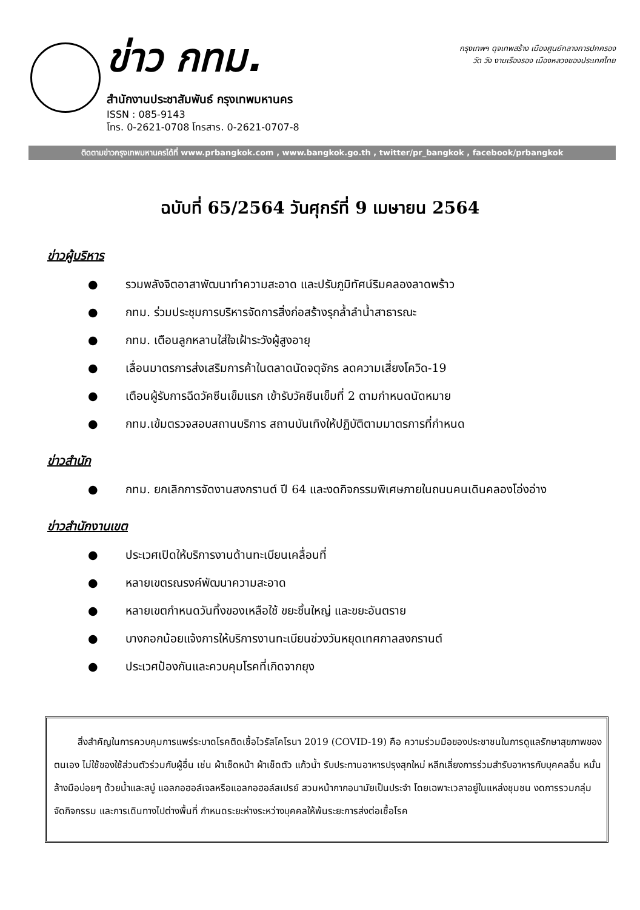ข่าว กทม.
สำนักงานประชาสัมพันธ์ กรุงเทพมหานคร
ISSN : 085-9143
โทร. 0-2621-0708 โทรสาร. 0-2621-0707-8
กรุงเทพฯ ดุจเทพสร้าง เมืองศูนย์กลางการปกครอง
วัด วัง งามเรืองรอง เมืองหลวงของประเทศไทย
ติดตามข่าวกรุงเทพมหานครได้ที่ www.prbangkok.com , www.bangkok.go.th , twitter/pr_bangkok , facebook/prbangkok
ฉบับที่ 65/2564 วันศุกร์ที่ 9 เมษายน 2564
ข่าวผู้บริหาร
● รวมพลังจิตอาสาพัฒนาทำความสะอาด และปรับภูมิทัศน์ริมคลองลาดพร้าว
● กทม. ร่วมประชุมการบริหารจัดการสิ่งก่อสร้างรุกล้ำลำน้ำสาธารณะ
● กทม. เตือนลูกหลานใส่ใจเฝ้าระวังผู้สูงอายุ
● เลื่อนมาตรการส่งเสริมการค้าในตลาดนัดจตุจักร ลดความเสี่ยงโควิด-19
● เตือนผู้รับการฉีดวัคซีนเข็มแรก เข้ารับวัคซีนเข็มที่ 2 ตามกำหนดนัดหมาย
● กทม.เข้มตรวจสอบสถานบริการ สถานบันเทิงให้ปฏิบัติตามมาตรการที่กำหนด
ข่าวสำนัก
● กทม. ยกเลิกการจัดงานสงกรานต์ ปี 64 และงดกิจกรรมพิเศษภายในถนนคนเดินคลองโอ่งอ่าง
ข่าวสำนักงานเขต
● ประเวศเปิดให้บริการงานด้านทะเบียนเคลื่อนที่
● หลายเขตรณรงค์พัฒนาความสะอาด
● หลายเขตกำหนดวันทิ้งของเหลือใช้ ขยะชิ้นใหญ่ และขยะอันตราย
● บางกอกน้อยแจ้งการให้บริการงานทะเบียนช่วงวันหยุดเทศกาลสงกรานต์
● ประเวศป้องกันและควบคุมโรคที่เกิดจากยุง
สิ่งสำคัญในการควบคุมการแพร่ระบาดโรคติดเชื้อไวรัสโคโรนา 2019 (COVID-19) คือ ความร่วมมือของประชาชนในการดูแลรักษาสุขภาพของตนเอง ไม่ใช้ของใช้ส่วนตัวร่วมกับผู้อื่น เช่น ผ้าเช็ดหน้า ผ้าเช็ดตัว แก้วน้ำ รับประทานอาหารปรุงสุกใหม่ หลีกเลี่ยงการร่วมสำรับอาหารกับบุคคลอื่น หมั่นล้างมือบ่อยๆ ด้วยน้ำและสบู่ แอลกอฮอล์เจลหรือแอลกอฮอล์สเปรย์ สวมหน้ากากอนามัยเป็นประจำ โดยเฉพาะเวลาอยู่ในแหล่งชุมชน งดการรวมกลุ่มจัดกิจกรรม และการเดินทางไปต่างพื้นที่ กำหนดระยะห่างระหว่างบุคคลให้พ้นระยะการส่งต่อเชื้อโรค